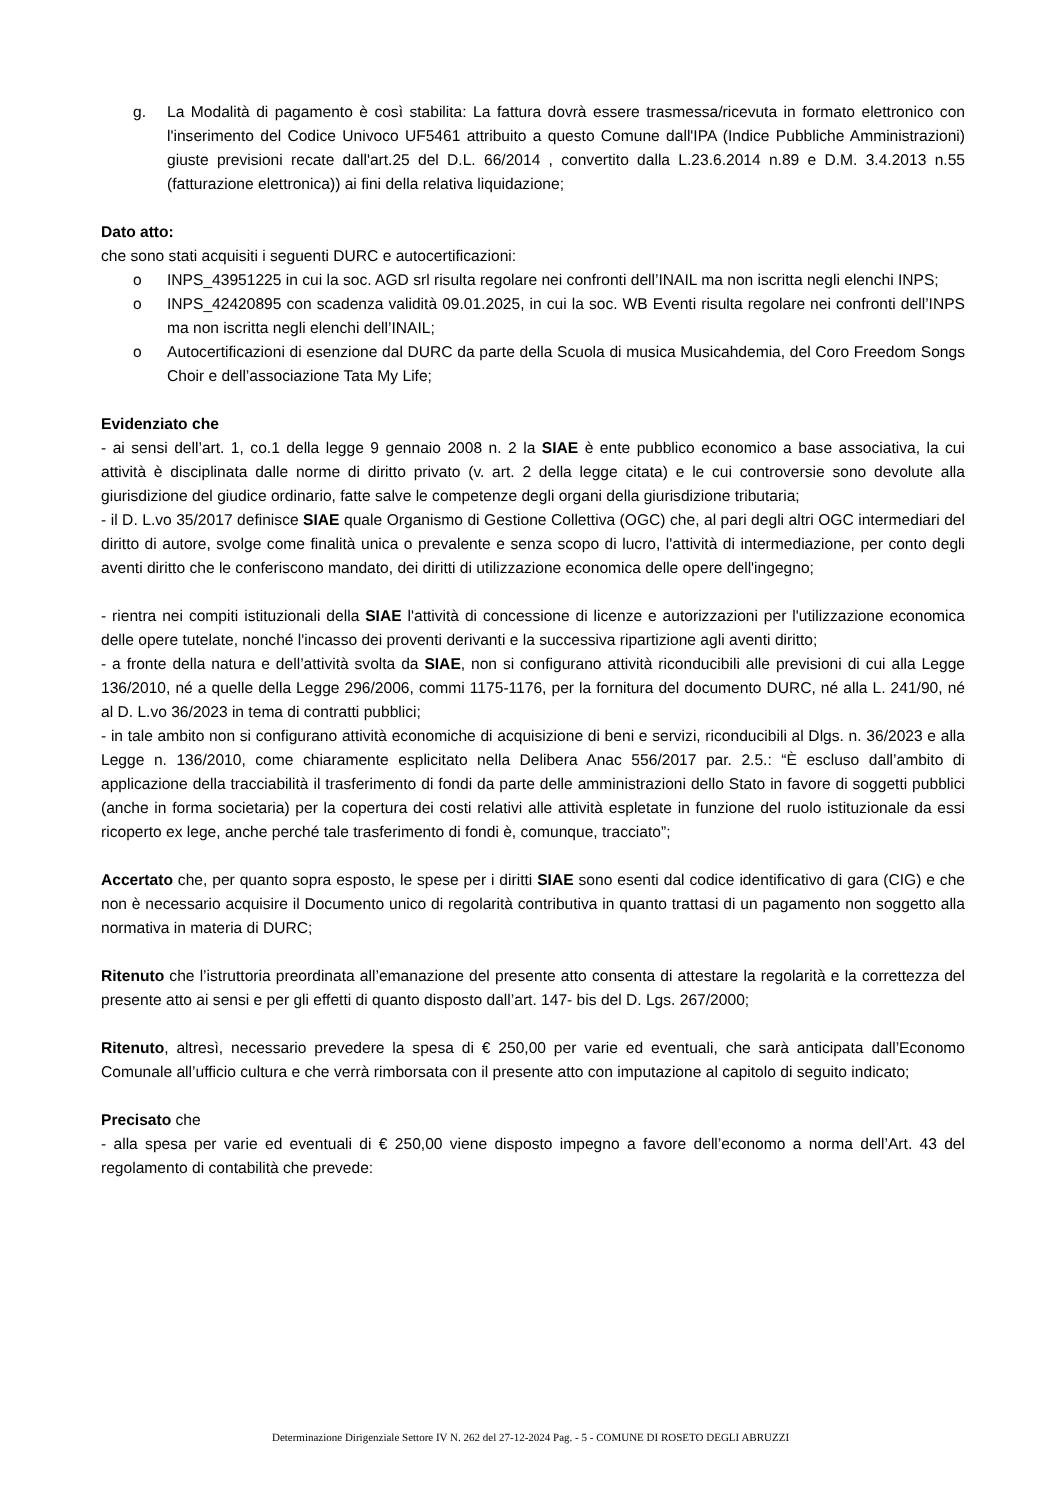g. La Modalità di pagamento è così stabilita: La fattura dovrà essere trasmessa/ricevuta in formato elettronico con l'inserimento del Codice Univoco UF5461 attribuito a questo Comune dall'IPA (Indice Pubbliche Amministrazioni) giuste previsioni recate dall'art.25 del D.L. 66/2014 , convertito dalla L.23.6.2014 n.89 e D.M. 3.4.2013 n.55 (fatturazione elettronica)) ai fini della relativa liquidazione;
Dato atto:
che sono stati acquisiti i seguenti DURC e autocertificazioni:
o INPS_43951225 in cui la soc. AGD srl risulta regolare nei confronti dell’INAIL ma non iscritta negli elenchi INPS;
o INPS_42420895 con scadenza validità 09.01.2025, in cui la soc. WB Eventi risulta regolare nei confronti dell’INPS ma non iscritta negli elenchi dell’INAIL;
o Autocertificazioni di esenzione dal DURC da parte della Scuola di musica Musicahdemia, del Coro Freedom Songs Choir e dell’associazione Tata My Life;
Evidenziato che
- ai sensi dell’art. 1, co.1 della legge 9 gennaio 2008 n. 2 la SIAE è ente pubblico economico a base associativa, la cui attività è disciplinata dalle norme di diritto privato (v. art. 2 della legge citata) e le cui controversie sono devolute alla giurisdizione del giudice ordinario, fatte salve le competenze degli organi della giurisdizione tributaria;
- il D. L.vo 35/2017 definisce SIAE quale Organismo di Gestione Collettiva (OGC) che, al pari degli altri OGC intermediari del diritto di autore, svolge come finalità unica o prevalente e senza scopo di lucro, l'attività di intermediazione, per conto degli aventi diritto che le conferiscono mandato, dei diritti di utilizzazione economica delle opere dell'ingegno;
- rientra nei compiti istituzionali della SIAE l'attività di concessione di licenze e autorizzazioni per l'utilizzazione economica delle opere tutelate, nonché l'incasso dei proventi derivanti e la successiva ripartizione agli aventi diritto;
- a fronte della natura e dell’attività svolta da SIAE, non si configurano attività riconducibili alle previsioni di cui alla Legge 136/2010, né a quelle della Legge 296/2006, commi 1175-1176, per la fornitura del documento DURC, né alla L. 241/90, né al D. L.vo 36/2023 in tema di contratti pubblici;
- in tale ambito non si configurano attività economiche di acquisizione di beni e servizi, riconducibili al Dlgs. n. 36/2023 e alla Legge n. 136/2010, come chiaramente esplicitato nella Delibera Anac 556/2017 par. 2.5.: “È escluso dall’ambito di applicazione della tracciabilità il trasferimento di fondi da parte delle amministrazioni dello Stato in favore di soggetti pubblici (anche in forma societaria) per la copertura dei costi relativi alle attività espletate in funzione del ruolo istituzionale da essi ricoperto ex lege, anche perché tale trasferimento di fondi è, comunque, tracciato”;
Accertato che, per quanto sopra esposto, le spese per i diritti SIAE sono esenti dal codice identificativo di gara (CIG) e che non è necessario acquisire il Documento unico di regolarità contributiva in quanto trattasi di un pagamento non soggetto alla normativa in materia di DURC;
Ritenuto che l’istruttoria preordinata all’emanazione del presente atto consenta di attestare la regolarità e la correttezza del presente atto ai sensi e per gli effetti di quanto disposto dall’art. 147- bis del D. Lgs. 267/2000;
Ritenuto, altresì, necessario prevedere la spesa di € 250,00 per varie ed eventuali, che sarà anticipata dall’Economo Comunale all’ufficio cultura e che verrà rimborsata con il presente atto con imputazione al capitolo di seguito indicato;
Precisato che
- alla spesa per varie ed eventuali di € 250,00 viene disposto impegno a favore dell’economo a norma dell’Art. 43 del regolamento di contabilità che prevede:
Determinazione Dirigenziale Settore IV N. 262 del 27-12-2024 Pag. - 5 - COMUNE DI ROSETO DEGLI ABRUZZI